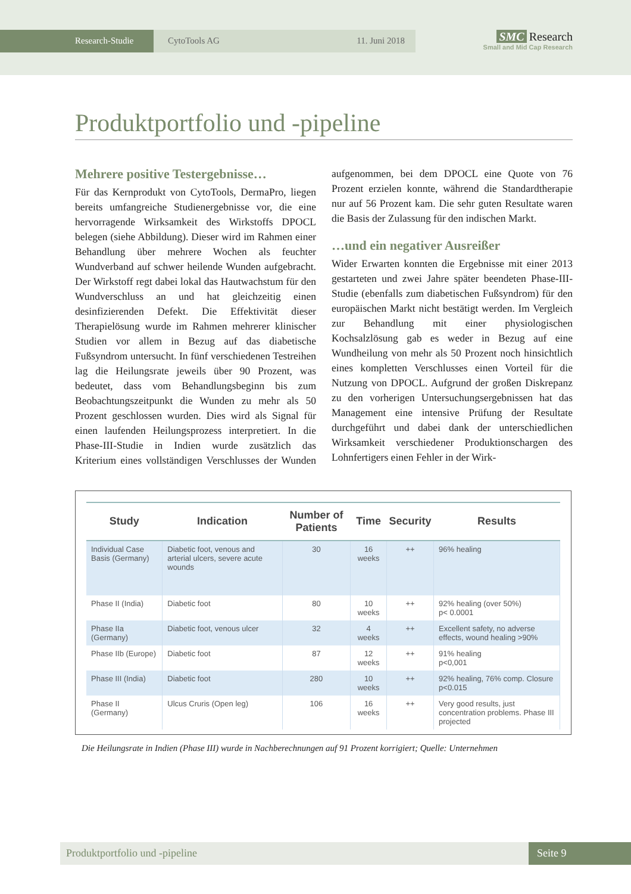Research-Studie CytoTools AG 11. Juni 2018
SMC Research
Small and Mid Cap Research
Produktportfolio und -pipeline
Mehrere positive Testergebnisse…
Für das Kernprodukt von CytoTools, DermaPro, liegen bereits umfangreiche Studienergebnisse vor, die eine hervorragende Wirksamkeit des Wirkstoffs DPOCL belegen (siehe Abbildung). Dieser wird im Rahmen einer Behandlung über mehrere Wochen als feuchter Wundverband auf schwer heilende Wunden aufgebracht. Der Wirkstoff regt dabei lokal das Hautwachstum für den Wundverschluss an und hat gleichzeitig einen desinfizierenden Defekt. Die Effektivität dieser Therapielösung wurde im Rahmen mehrerer klinischer Studien vor allem in Bezug auf das diabetische Fußsyndrom untersucht. In fünf verschiedenen Testreihen lag die Heilungsrate jeweils über 90 Prozent, was bedeutet, dass vom Behandlungsbeginn bis zum Beobachtungszeitpunkt die Wunden zu mehr als 50 Prozent geschlossen wurden. Dies wird als Signal für einen laufenden Heilungsprozess interpretiert. In die Phase-III-Studie in Indien wurde zusätzlich das Kriterium eines vollständigen Verschlusses der Wunden aufgenommen, bei dem DPOCL eine Quote von 76 Prozent erzielen konnte, während die Standardtherapie nur auf 56 Prozent kam. Die sehr guten Resultate waren die Basis der Zulassung für den indischen Markt.
…und ein negativer Ausreißer
Wider Erwarten konnten die Ergebnisse mit einer 2013 gestarteten und zwei Jahre später beendeten Phase-III-Studie (ebenfalls zum diabetischen Fußsyndrom) für den europäischen Markt nicht bestätigt werden. Im Vergleich zur Behandlung mit einer physiologischen Kochsalzlösung gab es weder in Bezug auf eine Wundheilung von mehr als 50 Prozent noch hinsichtlich eines kompletten Verschlusses einen Vorteil für die Nutzung von DPOCL. Aufgrund der großen Diskrepanz zu den vorherigen Untersuchungsergebnissen hat das Management eine intensive Prüfung der Resultate durchgeführt und dabei dank der unterschiedlichen Wirksamkeit verschiedener Produktionschargen des Lohnfertigers einen Fehler in der Wirk-
| Study | Indication | Number of Patients | Time | Security | Results |
| --- | --- | --- | --- | --- | --- |
| Individual Case Basis (Germany) | Diabetic foot, venous and arterial ulcers, severe acute wounds | 30 | 16 weeks | ++ | 96% healing |
| Phase II (India) | Diabetic foot | 80 | 10 weeks | ++ | 92% healing (over 50%) p< 0.0001 |
| Phase IIa (Germany) | Diabetic foot, venous ulcer | 32 | 4 weeks | ++ | Excellent safety, no adverse effects, wound healing >90% |
| Phase IIb (Europe) | Diabetic foot | 87 | 12 weeks | ++ | 91% healing p<0,001 |
| Phase III (India) | Diabetic foot | 280 | 10 weeks | ++ | 92% healing, 76% comp. Closure p<0.015 |
| Phase II (Germany) | Ulcus Cruris (Open leg) | 106 | 16 weeks | ++ | Very good results, just concentration problems. Phase III projected |
Die Heilungsrate in Indien (Phase III) wurde in Nachberechnungen auf 91 Prozent korrigiert; Quelle: Unternehmen
Produktportfolio und -pipeline Seite 9